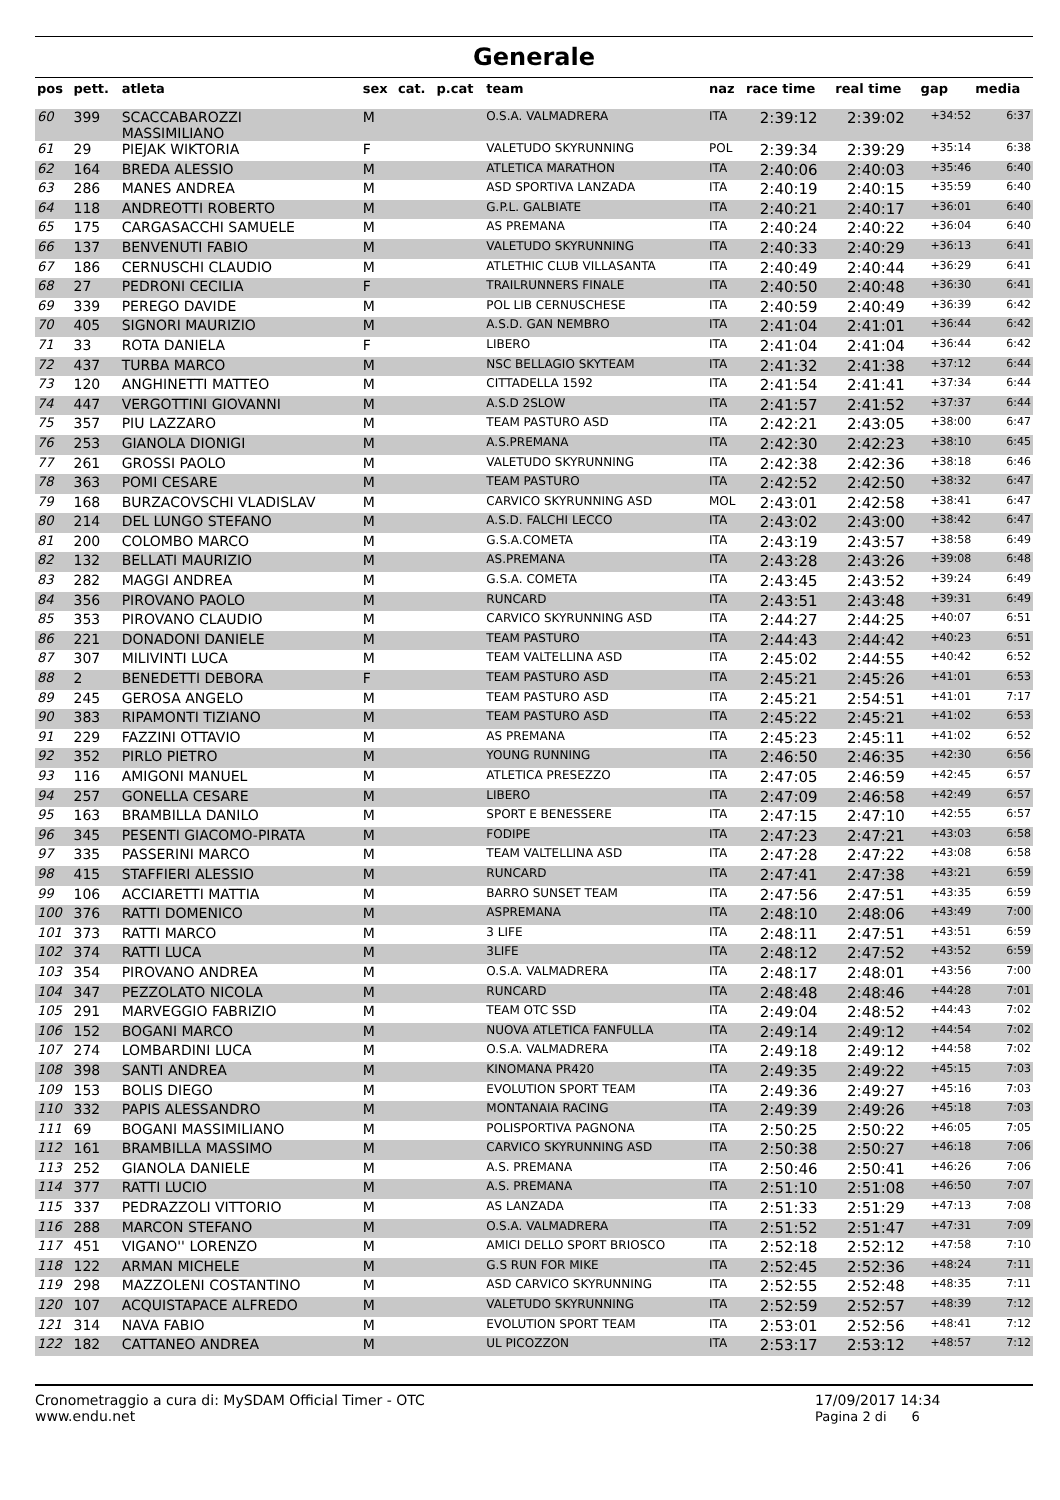Generale
| pos | pett. | atleta | sex | cat. | p.cat | team | naz | race time | real time | gap | media |
| --- | --- | --- | --- | --- | --- | --- | --- | --- | --- | --- | --- |
| 60 | 399 | SCACCABAROZZI MASSIMILIANO | M | | | O.S.A. VALMADRERA | ITA | 2:39:12 | 2:39:02 | +34:52 | 6:37 |
| 61 | 29 | PIEJAK WIKTORIA | F | | | VALETUDO SKYRUNNING | POL | 2:39:34 | 2:39:29 | +35:14 | 6:38 |
| 62 | 164 | BREDA ALESSIO | M | | | ATLETICA MARATHON | ITA | 2:40:06 | 2:40:03 | +35:46 | 6:40 |
| 63 | 286 | MANES ANDREA | M | | | ASD SPORTIVA LANZADA | ITA | 2:40:19 | 2:40:15 | +35:59 | 6:40 |
| 64 | 118 | ANDREOTTI ROBERTO | M | | | G.P.L. GALBIATE | ITA | 2:40:21 | 2:40:17 | +36:01 | 6:40 |
| 65 | 175 | CARGASACCHI SAMUELE | M | | | AS PREMANA | ITA | 2:40:24 | 2:40:22 | +36:04 | 6:40 |
| 66 | 137 | BENVENUTI FABIO | M | | | VALETUDO SKYRUNNING | ITA | 2:40:33 | 2:40:29 | +36:13 | 6:41 |
| 67 | 186 | CERNUSCHI CLAUDIO | M | | | ATLETHIC CLUB VILLASANTA | ITA | 2:40:49 | 2:40:44 | +36:29 | 6:41 |
| 68 | 27 | PEDRONI CECILIA | F | | | TRAILRUNNERS FINALE | ITA | 2:40:50 | 2:40:48 | +36:30 | 6:41 |
| 69 | 339 | PEREGO DAVIDE | M | | | POL LIB CERNUSCHESE | ITA | 2:40:59 | 2:40:49 | +36:39 | 6:42 |
| 70 | 405 | SIGNORI MAURIZIO | M | | | A.S.D. GAN NEMBRO | ITA | 2:41:04 | 2:41:01 | +36:44 | 6:42 |
| 71 | 33 | ROTA DANIELA | F | | | LIBERO | ITA | 2:41:04 | 2:41:04 | +36:44 | 6:42 |
| 72 | 437 | TURBA MARCO | M | | | NSC BELLAGIO SKYTEAM | ITA | 2:41:32 | 2:41:38 | +37:12 | 6:44 |
| 73 | 120 | ANGHINETTI MATTEO | M | | | CITTADELLA 1592 | ITA | 2:41:54 | 2:41:41 | +37:34 | 6:44 |
| 74 | 447 | VERGOTTINI GIOVANNI | M | | | A.S.D 2SLOW | ITA | 2:41:57 | 2:41:52 | +37:37 | 6:44 |
| 75 | 357 | PIU LAZZARO | M | | | TEAM PASTURO ASD | ITA | 2:42:21 | 2:43:05 | +38:00 | 6:47 |
| 76 | 253 | GIANOLA DIONIGI | M | | | A.S.PREMANA | ITA | 2:42:30 | 2:42:23 | +38:10 | 6:45 |
| 77 | 261 | GROSSI PAOLO | M | | | VALETUDO SKYRUNNING | ITA | 2:42:38 | 2:42:36 | +38:18 | 6:46 |
| 78 | 363 | POMI CESARE | M | | | TEAM PASTURO | ITA | 2:42:52 | 2:42:50 | +38:32 | 6:47 |
| 79 | 168 | BURZACOVSCHI VLADISLAV | M | | | CARVICO SKYRUNNING ASD | MOL | 2:43:01 | 2:42:58 | +38:41 | 6:47 |
| 80 | 214 | DEL LUNGO STEFANO | M | | | A.S.D. FALCHI LECCO | ITA | 2:43:02 | 2:43:00 | +38:42 | 6:47 |
| 81 | 200 | COLOMBO MARCO | M | | | G.S.A.COMETA | ITA | 2:43:19 | 2:43:57 | +38:58 | 6:49 |
| 82 | 132 | BELLATI MAURIZIO | M | | | AS.PREMANA | ITA | 2:43:28 | 2:43:26 | +39:08 | 6:48 |
| 83 | 282 | MAGGI ANDREA | M | | | G.S.A. COMETA | ITA | 2:43:45 | 2:43:52 | +39:24 | 6:49 |
| 84 | 356 | PIROVANO PAOLO | M | | | RUNCARD | ITA | 2:43:51 | 2:43:48 | +39:31 | 6:49 |
| 85 | 353 | PIROVANO CLAUDIO | M | | | CARVICO SKYRUNNING ASD | ITA | 2:44:27 | 2:44:25 | +40:07 | 6:51 |
| 86 | 221 | DONADONI DANIELE | M | | | TEAM PASTURO | ITA | 2:44:43 | 2:44:42 | +40:23 | 6:51 |
| 87 | 307 | MILIVINTI LUCA | M | | | TEAM VALTELLINA ASD | ITA | 2:45:02 | 2:44:55 | +40:42 | 6:52 |
| 88 | 2 | BENEDETTI DEBORA | F | | | TEAM PASTURO ASD | ITA | 2:45:21 | 2:45:26 | +41:01 | 6:53 |
| 89 | 245 | GEROSA ANGELO | M | | | TEAM PASTURO ASD | ITA | 2:45:21 | 2:54:51 | +41:01 | 7:17 |
| 90 | 383 | RIPAMONTI TIZIANO | M | | | TEAM PASTURO ASD | ITA | 2:45:22 | 2:45:21 | +41:02 | 6:53 |
| 91 | 229 | FAZZINI OTTAVIO | M | | | AS PREMANA | ITA | 2:45:23 | 2:45:11 | +41:02 | 6:52 |
| 92 | 352 | PIRLO PIETRO | M | | | YOUNG RUNNING | ITA | 2:46:50 | 2:46:35 | +42:30 | 6:56 |
| 93 | 116 | AMIGONI MANUEL | M | | | ATLETICA PRESEZZO | ITA | 2:47:05 | 2:46:59 | +42:45 | 6:57 |
| 94 | 257 | GONELLA CESARE | M | | | LIBERO | ITA | 2:47:09 | 2:46:58 | +42:49 | 6:57 |
| 95 | 163 | BRAMBILLA DANILO | M | | | SPORT E BENESSERE | ITA | 2:47:15 | 2:47:10 | +42:55 | 6:57 |
| 96 | 345 | PESENTI GIACOMO-PIRATA | M | | | FODIPE | ITA | 2:47:23 | 2:47:21 | +43:03 | 6:58 |
| 97 | 335 | PASSERINI MARCO | M | | | TEAM VALTELLINA ASD | ITA | 2:47:28 | 2:47:22 | +43:08 | 6:58 |
| 98 | 415 | STAFFIERI ALESSIO | M | | | RUNCARD | ITA | 2:47:41 | 2:47:38 | +43:21 | 6:59 |
| 99 | 106 | ACCIARETTI MATTIA | M | | | BARRO SUNSET TEAM | ITA | 2:47:56 | 2:47:51 | +43:35 | 6:59 |
| 100 | 376 | RATTI DOMENICO | M | | | ASPREMANA | ITA | 2:48:10 | 2:48:06 | +43:49 | 7:00 |
| 101 | 373 | RATTI MARCO | M | | | 3 LIFE | ITA | 2:48:11 | 2:47:51 | +43:51 | 6:59 |
| 102 | 374 | RATTI LUCA | M | | | 3LIFE | ITA | 2:48:12 | 2:47:52 | +43:52 | 6:59 |
| 103 | 354 | PIROVANO ANDREA | M | | | O.S.A. VALMADRERA | ITA | 2:48:17 | 2:48:01 | +43:56 | 7:00 |
| 104 | 347 | PEZZOLATO NICOLA | M | | | RUNCARD | ITA | 2:48:48 | 2:48:46 | +44:28 | 7:01 |
| 105 | 291 | MARVEGGIO FABRIZIO | M | | | TEAM OTC SSD | ITA | 2:49:04 | 2:48:52 | +44:43 | 7:02 |
| 106 | 152 | BOGANI MARCO | M | | | NUOVA ATLETICA FANFULLA | ITA | 2:49:14 | 2:49:12 | +44:54 | 7:02 |
| 107 | 274 | LOMBARDINI LUCA | M | | | O.S.A. VALMADRERA | ITA | 2:49:18 | 2:49:12 | +44:58 | 7:02 |
| 108 | 398 | SANTI ANDREA | M | | | KINOMANA PR420 | ITA | 2:49:35 | 2:49:22 | +45:15 | 7:03 |
| 109 | 153 | BOLIS DIEGO | M | | | EVOLUTION SPORT TEAM | ITA | 2:49:36 | 2:49:27 | +45:16 | 7:03 |
| 110 | 332 | PAPIS ALESSANDRO | M | | | MONTANAIA RACING | ITA | 2:49:39 | 2:49:26 | +45:18 | 7:03 |
| 111 | 69 | BOGANI MASSIMILIANO | M | | | POLISPORTIVA PAGNONA | ITA | 2:50:25 | 2:50:22 | +46:05 | 7:05 |
| 112 | 161 | BRAMBILLA MASSIMO | M | | | CARVICO SKYRUNNING ASD | ITA | 2:50:38 | 2:50:27 | +46:18 | 7:06 |
| 113 | 252 | GIANOLA DANIELE | M | | | A.S. PREMANA | ITA | 2:50:46 | 2:50:41 | +46:26 | 7:06 |
| 114 | 377 | RATTI LUCIO | M | | | A.S. PREMANA | ITA | 2:51:10 | 2:51:08 | +46:50 | 7:07 |
| 115 | 337 | PEDRAZZOLI VITTORIO | M | | | AS LANZADA | ITA | 2:51:33 | 2:51:29 | +47:13 | 7:08 |
| 116 | 288 | MARCON STEFANO | M | | | O.S.A. VALMADRERA | ITA | 2:51:52 | 2:51:47 | +47:31 | 7:09 |
| 117 | 451 | VIGANO'' LORENZO | M | | | AMICI DELLO SPORT BRIOSCO | ITA | 2:52:18 | 2:52:12 | +47:58 | 7:10 |
| 118 | 122 | ARMAN MICHELE | M | | | G.S RUN FOR MIKE | ITA | 2:52:45 | 2:52:36 | +48:24 | 7:11 |
| 119 | 298 | MAZZOLENI COSTANTINO | M | | | ASD CARVICO SKYRUNNING | ITA | 2:52:55 | 2:52:48 | +48:35 | 7:11 |
| 120 | 107 | ACQUISTAPACE ALFREDO | M | | | VALETUDO SKYRUNNING | ITA | 2:52:59 | 2:52:57 | +48:39 | 7:12 |
| 121 | 314 | NAVA FABIO | M | | | EVOLUTION SPORT TEAM | ITA | 2:53:01 | 2:52:56 | +48:41 | 7:12 |
| 122 | 182 | CATTANEO ANDREA | M | | | UL PICOZZON | ITA | 2:53:17 | 2:53:12 | +48:57 | 7:12 |
Cronometraggio a cura di: MySDAM Official Timer - OTC
www.endu.net
17/09/2017 14:34
Pagina 2 di 6